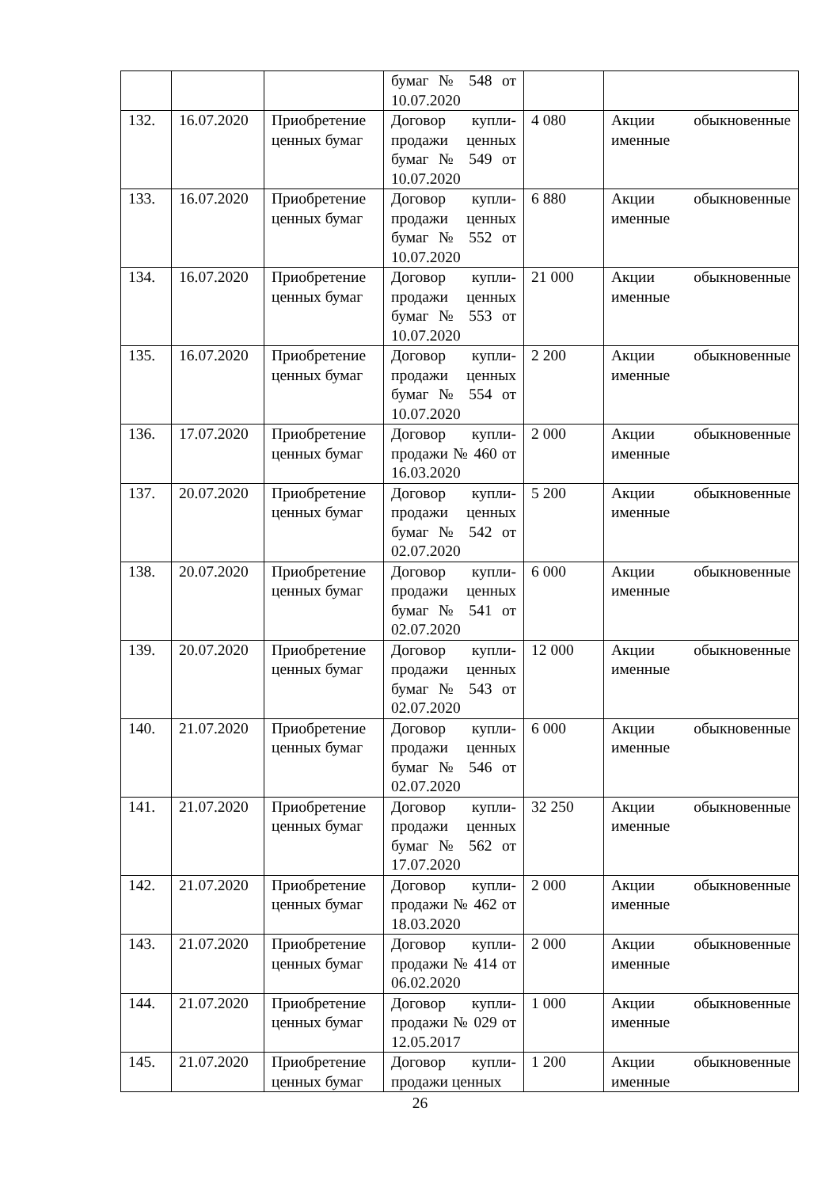| | | | бумаг № 548 от 10.07.2020 | | |
| 132. | 16.07.2020 | Приобретение ценных бумаг | Договор купли-продажи ценных бумаг № 549 от 10.07.2020 | 4 080 | Акции обыкновенные именные |
| 133. | 16.07.2020 | Приобретение ценных бумаг | Договор купли-продажи ценных бумаг № 552 от 10.07.2020 | 6 880 | Акции обыкновенные именные |
| 134. | 16.07.2020 | Приобретение ценных бумаг | Договор купли-продажи ценных бумаг № 553 от 10.07.2020 | 21 000 | Акции обыкновенные именные |
| 135. | 16.07.2020 | Приобретение ценных бумаг | Договор купли-продажи ценных бумаг № 554 от 10.07.2020 | 2 200 | Акции обыкновенные именные |
| 136. | 17.07.2020 | Приобретение ценных бумаг | Договор купли-продажи № 460 от 16.03.2020 | 2 000 | Акции обыкновенные именные |
| 137. | 20.07.2020 | Приобретение ценных бумаг | Договор купли-продажи ценных бумаг № 542 от 02.07.2020 | 5 200 | Акции обыкновенные именные |
| 138. | 20.07.2020 | Приобретение ценных бумаг | Договор купли-продажи ценных бумаг № 541 от 02.07.2020 | 6 000 | Акции обыкновенные именные |
| 139. | 20.07.2020 | Приобретение ценных бумаг | Договор купли-продажи ценных бумаг № 543 от 02.07.2020 | 12 000 | Акции обыкновенные именные |
| 140. | 21.07.2020 | Приобретение ценных бумаг | Договор купли-продажи ценных бумаг № 546 от 02.07.2020 | 6 000 | Акции обыкновенные именные |
| 141. | 21.07.2020 | Приобретение ценных бумаг | Договор купли-продажи ценных бумаг № 562 от 17.07.2020 | 32 250 | Акции обыкновенные именные |
| 142. | 21.07.2020 | Приобретение ценных бумаг | Договор купли-продажи № 462 от 18.03.2020 | 2 000 | Акции обыкновенные именные |
| 143. | 21.07.2020 | Приобретение ценных бумаг | Договор купли-продажи № 414 от 06.02.2020 | 2 000 | Акции обыкновенные именные |
| 144. | 21.07.2020 | Приобретение ценных бумаг | Договор купли-продажи № 029 от 12.05.2017 | 1 000 | Акции обыкновенные именные |
| 145. | 21.07.2020 | Приобретение ценных бумаг | Договор купли-продажи ценных | 1 200 | Акции обыкновенные именные |
26